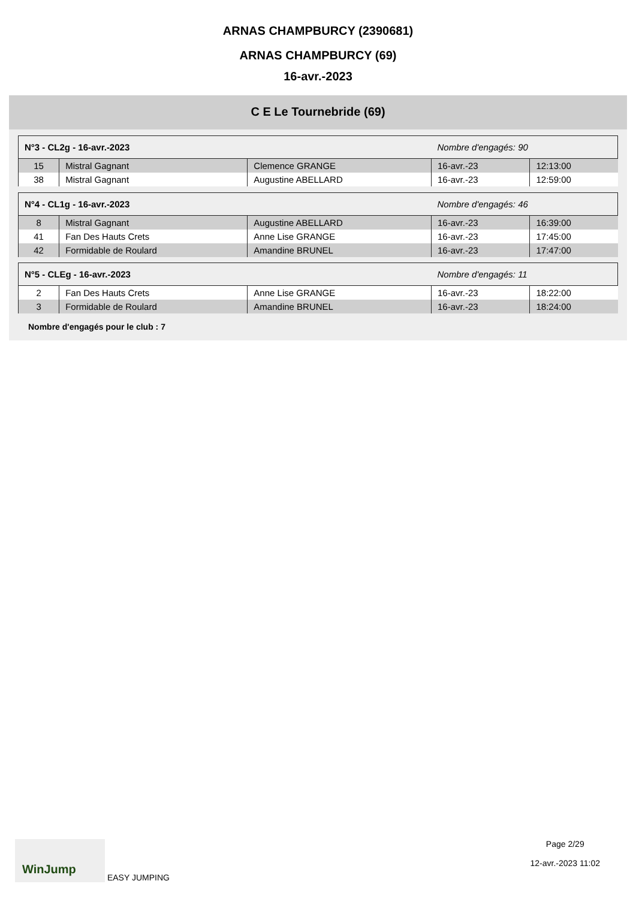ARNAS CHAMPBURCY (2390681)
ARNAS CHAMPBURCY (69)
16-avr.-2023
C E Le Tournebride (69)
| N°3 - CL2g - 16-avr.-2023 | | | Nombre d'engagés: 90 | |
| 15 | Mistral Gagnant | Clemence GRANGE | 16-avr.-23 | 12:13:00 |
| 38 | Mistral Gagnant | Augustine ABELLARD | 16-avr.-23 | 12:59:00 |
| N°4 - CL1g - 16-avr.-2023 | | | Nombre d'engagés: 46 | |
| 8 | Mistral Gagnant | Augustine ABELLARD | 16-avr.-23 | 16:39:00 |
| 41 | Fan Des Hauts Crets | Anne Lise GRANGE | 16-avr.-23 | 17:45:00 |
| 42 | Formidable de Roulard | Amandine BRUNEL | 16-avr.-23 | 17:47:00 |
| N°5 - CLEg - 16-avr.-2023 | | | Nombre d'engagés: 11 | |
| 2 | Fan Des Hauts Crets | Anne Lise GRANGE | 16-avr.-23 | 18:22:00 |
| 3 | Formidable de Roulard | Amandine BRUNEL | 16-avr.-23 | 18:24:00 |
Nombre d'engagés pour le club : 7
WinJump EASY JUMPING Page 2/29
12-avr.-2023 11:02